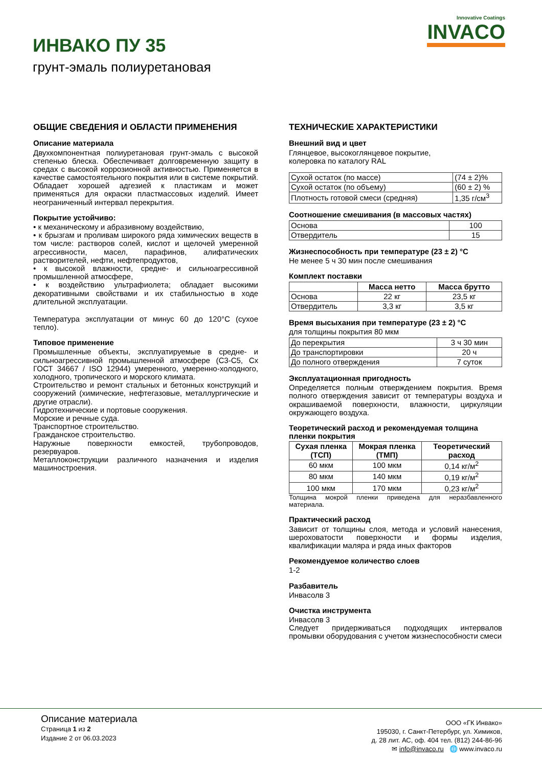ИНВАКО ПУ 35
грунт-эмаль полиуретановая
Innovative Coatings
INVACO
ОБЩИЕ СВЕДЕНИЯ И ОБЛАСТИ ПРИМЕНЕНИЯ
Описание материала
Двухкомпонентная полиуретановая грунт-эмаль с высокой степенью блеска. Обеспечивает долговременную защиту в средах с высокой коррозионной активностью. Применяется в качестве самостоятельного покрытия или в системе покрытий. Обладает хорошей адгезией к пластикам и может применяться для окраски пластмассовых изделий. Имеет неограниченный интервал перекрытия.
Покрытие устойчиво:
• к механическому и абразивному воздействию,
• к брызгам и проливам широкого ряда химических веществ в том числе: растворов солей, кислот и щелочей умеренной агрессивности, масел, парафинов, алифатических растворителей, нефти, нефтепродуктов,
• к высокой влажности, средне- и сильноагрессивной промышленной атмосфере,
• к воздействию ультрафиолета; обладает высокими декоративными свойствами и их стабильностью в ходе длительной эксплуатации.
Температура эксплуатации от минус 60 до 120°С (сухое тепло).
Типовое применение
Промышленные объекты, эксплуатируемые в средне- и сильноагрессивной промышленной атмосфере (С3-С5, Сх ГОСТ 34667 / ISO 12944) умеренного, умеренно-холодного, холодного, тропического и морского климата.
Строительство и ремонт стальных и бетонных конструкций и сооружений (химические, нефтегазовые, металлургические и другие отрасли).
Гидротехнические и портовые сооружения.
Морские и речные суда.
Транспортное строительство.
Гражданское строительство.
Наружные поверхности емкостей, трубопроводов, резервуаров.
Металлоконструкции различного назначения и изделия машиностроения.
ТЕХНИЧЕСКИЕ ХАРАКТЕРИСТИКИ
Внешний вид и цвет
Глянцевое, высокоглянцевое покрытие,
колеровка по каталогу RAL
| Сухой остаток (по массе) | (74 ± 2)% |
| Сухой остаток (по объему) | (60 ± 2) % |
| Плотность готовой смеси (средняя) | 1,35 г/см<sup>3</sup> |
Соотношение смешивания (в массовых частях)
| Основа | 100 |
| Отвердитель | 15 |
Жизнеспособность при температуре (23 ± 2) °С
Не менее 5 ч 30 мин после смешивания
Комплект поставки
| | Масса нетто | Масса брутто |
| --- | --- | --- |
| Основа | 22 кг | 23,5 кг |
| Отвердитель | 3,3 кг | 3,5 кг |
Время высыхания при температуре (23 ± 2) °С
для толщины покрытия 80 мкм
| До перекрытия | 3 ч 30 мин |
| До транспортировки | 20 ч |
| До полного отверждения | 7 суток |
Эксплуатационная пригодность
Определяется полным отверждением покрытия. Время полного отверждения зависит от температуры воздуха и окрашиваемой поверхности, влажности, циркуляции окружающего воздуха.
Теоретический расход и рекомендуемая толщина пленки покрытия
| Сухая пленка (ТСП) | Мокрая пленка (ТМП) | Теоретический расход |
| --- | --- | --- |
| 60 мкм | 100 мкм | 0,14 кг/м<sup>2</sup> |
| 80 мкм | 140 мкм | 0,19 кг/м<sup>2</sup> |
| 100 мкм | 170 мкм | 0,23 кг/м<sup>2</sup> |
Толщина мокрой пленки приведена для неразбавленного материала.
Практический расход
Зависит от толщины слоя, метода и условий нанесения, шероховатости поверхности и формы изделия, квалификации маляра и ряда иных факторов
Рекомендуемое количество слоев
1-2
Разбавитель
Инвасолв 3
Очистка инструмента
Инвасолв 3
Следует придерживаться подходящих интервалов промывки оборудования с учетом жизнеспособности смеси
Описание материала
Страница 1 из 2
Издание 2 от 06.03.2023
ООО «ГК Инвако»
195030, г. Санкт-Петербург, ул. Химиков,
д. 28 лит. АС, оф. 404 тел. (812) 244-86-96
✉ info@invaco.ru 🌐 www.invaco.ru